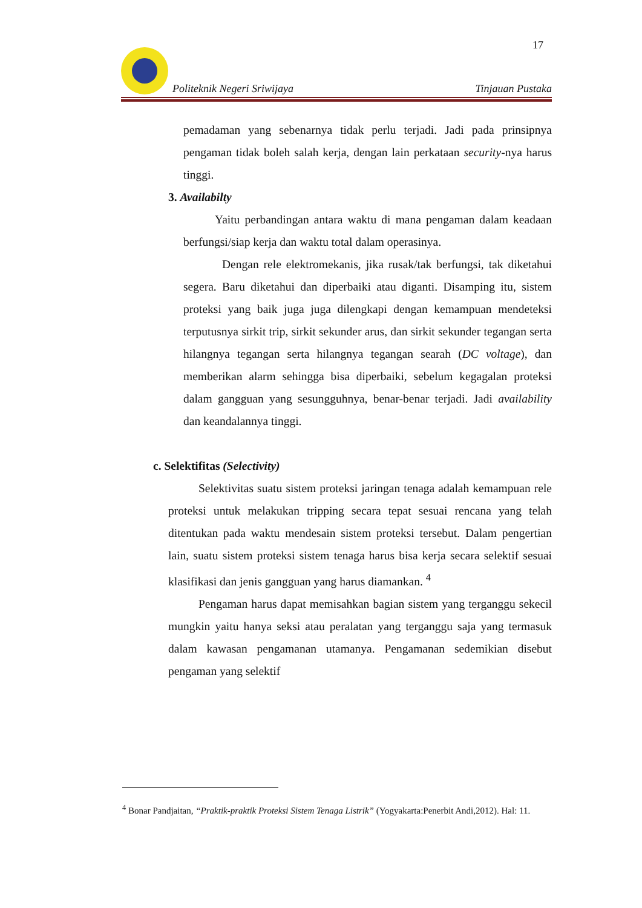17
Politeknik Negeri Sriwijaya Tinjauan Pustaka
pemadaman yang sebenarnya tidak perlu terjadi. Jadi pada prinsipnya pengaman tidak boleh salah kerja, dengan lain perkataan security-nya harus tinggi.
3. Availabilty
Yaitu perbandingan antara waktu di mana pengaman dalam keadaan berfungsi/siap kerja dan waktu total dalam operasinya.
Dengan rele elektromekanis, jika rusak/tak berfungsi, tak diketahui segera. Baru diketahui dan diperbaiki atau diganti. Disamping itu, sistem proteksi yang baik juga juga dilengkapi dengan kemampuan mendeteksi terputusnya sirkit trip, sirkit sekunder arus, dan sirkit sekunder tegangan serta hilangnya tegangan serta hilangnya tegangan searah (DC voltage), dan memberikan alarm sehingga bisa diperbaiki, sebelum kegagalan proteksi dalam gangguan yang sesungguhnya, benar-benar terjadi. Jadi availability dan keandalannya tinggi.
c. Selektifitas (Selectivity)
Selektivitas suatu sistem proteksi jaringan tenaga adalah kemampuan rele proteksi untuk melakukan tripping secara tepat sesuai rencana yang telah ditentukan pada waktu mendesain sistem proteksi tersebut. Dalam pengertian lain, suatu sistem proteksi sistem tenaga harus bisa kerja secara selektif sesuai klasifikasi dan jenis gangguan yang harus diamankan. <sup>4</sup>
Pengaman harus dapat memisahkan bagian sistem yang terganggu sekecil mungkin yaitu hanya seksi atau peralatan yang terganggu saja yang termasuk dalam kawasan pengamanan utamanya. Pengamanan sedemikian disebut pengaman yang selektif
<sup>4</sup> Bonar Pandjaitan, “Praktik-praktik Proteksi Sistem Tenaga Listrik” (Yogyakarta:Penerbit Andi,2012). Hal: 11.